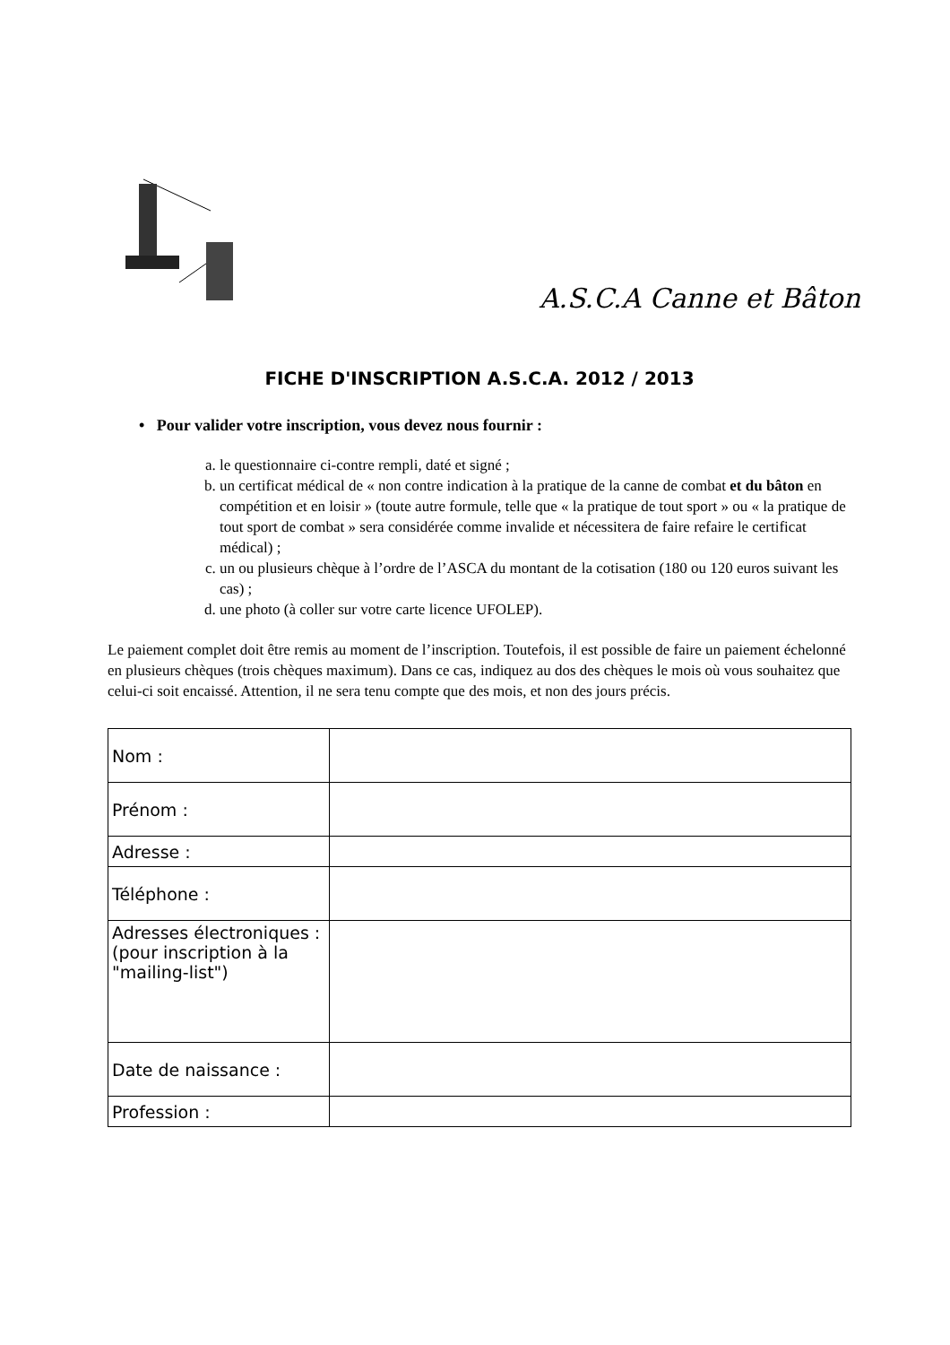A.S.C.A Canne et Bâton
FICHE D'INSCRIPTION A.S.C.A. 2012 / 2013
• Pour valider votre inscription, vous devez nous fournir :
a. le questionnaire ci-contre rempli, daté et signé ;
b. un certificat médical de « non contre indication à la pratique de la canne de combat et du bâton en compétition et en loisir » (toute autre formule, telle que « la pratique de tout sport » ou « la pratique de tout sport de combat » sera considérée comme invalide et nécessitera de faire refaire le certificat médical) ;
c. un ou plusieurs chèque à l’ordre de l’ASCA du montant de la cotisation (180 ou 120 euros suivant les cas) ;
d. une photo (à coller sur votre carte licence UFOLEP).
Le paiement complet doit être remis au moment de l’inscription. Toutefois, il est possible de faire un paiement échelonné en plusieurs chèques (trois chèques maximum). Dans ce cas, indiquez au dos des chèques le mois où vous souhaitez que celui-ci soit encaissé. Attention, il ne sera tenu compte que des mois, et non des jours précis.
| Nom : | |
| Prénom : | |
| Adresse : | |
| Téléphone : | |
| Adresses électroniques : (pour inscription à la "mailing-list") | |
| Date de naissance : | |
| Profession : | |